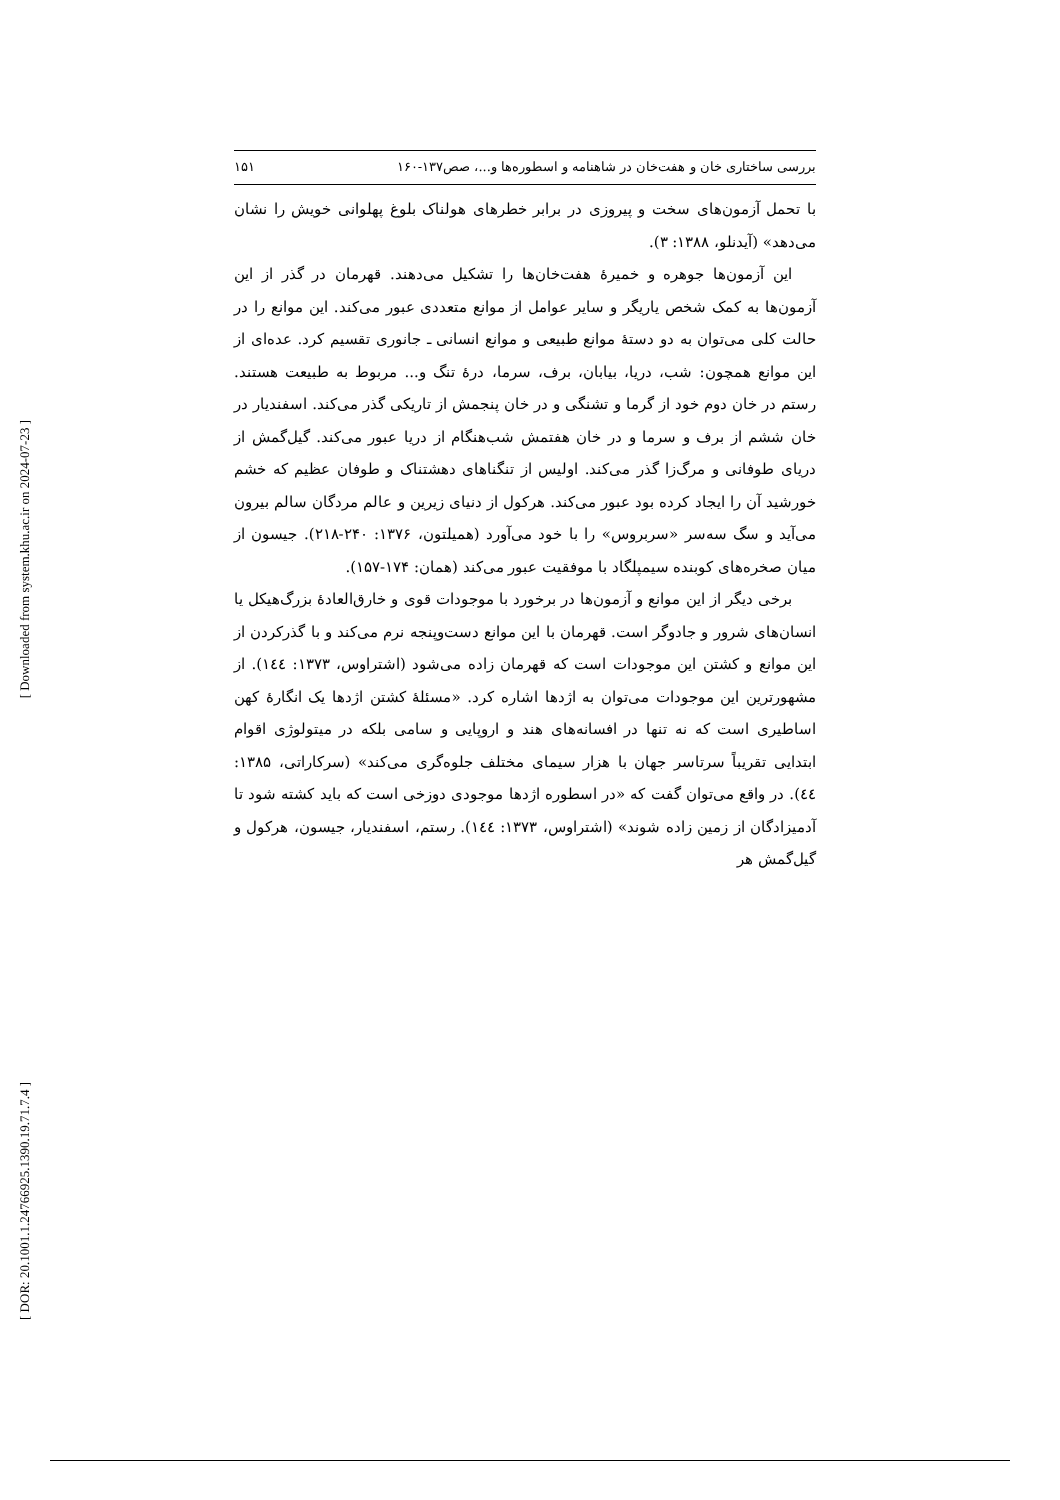[ Downloaded from system.khu.ac.ir on 2024-07-23 ]
[ DOR: 20.1001.1.24766925.1390.19.71.7.4 ]
بررسی ساختاری خان و هفت‌خان در شاهنامه و اسطوره‌ها و...، صص۱۳۷-۱۶۰ ۱۵۱
با تحمل آزمون‌های سخت و پیروزی در برابر خطرهای هولناک بلوغ پهلوانی خویش را نشان می‌دهد» (آیدنلو، ۱۳۸۸: ۳).
این آزمون‌ها جوهره و خمیرهٔ هفت‌خان‌ها را تشکیل می‌دهند. قهرمان در گذر از این آزمون‌ها به کمک شخص یاریگر و سایر عوامل از موانع متعددی عبور می‌کند. این موانع را در حالت کلی می‌توان به دو دستهٔ موانع طبیعی و موانع انسانی ـ جانوری تقسیم کرد. عده‌ای از این موانع همچون: شب، دریا، بیابان، برف، سرما، درهٔ تنگ و... مربوط به طبیعت هستند. رستم در خان دوم خود از گرما و تشنگی و در خان پنجمش از تاریکی گذر می‌کند. اسفندیار در خان ششم از برف و سرما و در خان هفتمش شب‌هنگام از دریا عبور می‌کند. گیل‌گمش از دریای طوفانی و مرگ‌زا گذر می‌کند. اولیس از تنگناهای دهشتناک و طوفان عظیم که خشم خورشید آن را ایجاد کرده بود عبور می‌کند. هرکول از دنیای زیرین و عالم مردگان سالم بیرون می‌آید و سگ سه‌سر «سربروس» را با خود می‌آورد (همیلتون، ۱۳۷۶: ۲۴۰-۲۱۸). جیسون از میان صخره‌های کوبنده سیمپلگاد با موفقیت عبور می‌کند (همان: ۱۷۴-۱۵۷).
برخی دیگر از این موانع و آزمون‌ها در برخورد با موجودات قوی و خارق‌العادهٔ بزرگ‌هیکل یا انسان‌های شرور و جادوگر است. قهرمان با این موانع دست‌وپنجه نرم می‌کند و با گذرکردن از این موانع و کشتن این موجودات است که قهرمان زاده می‌شود (اشتراوس، ۱۳۷۳: ۱٤٤). از مشهورترین این موجودات می‌توان به اژدها اشاره کرد. «مسئلهٔ کشتن اژدها یک انگارهٔ کهن اساطیری است که نه تنها در افسانه‌های هند و اروپایی و سامی بلکه در میتولوژی اقوام ابتدایی تقریباً سرتاسر جهان با هزار سیمای مختلف جلوه‌گری می‌کند» (سرکاراتی، ۱۳۸۵: ٤٤). در واقع می‌توان گفت که «در اسطوره اژدها موجودی دوزخی است که باید کشته شود تا آدمیزادگان از زمین زاده شوند» (اشتراوس، ۱۳۷۳: ۱٤٤). رستم، اسفندیار، جیسون، هرکول و گیل‌گمش هر